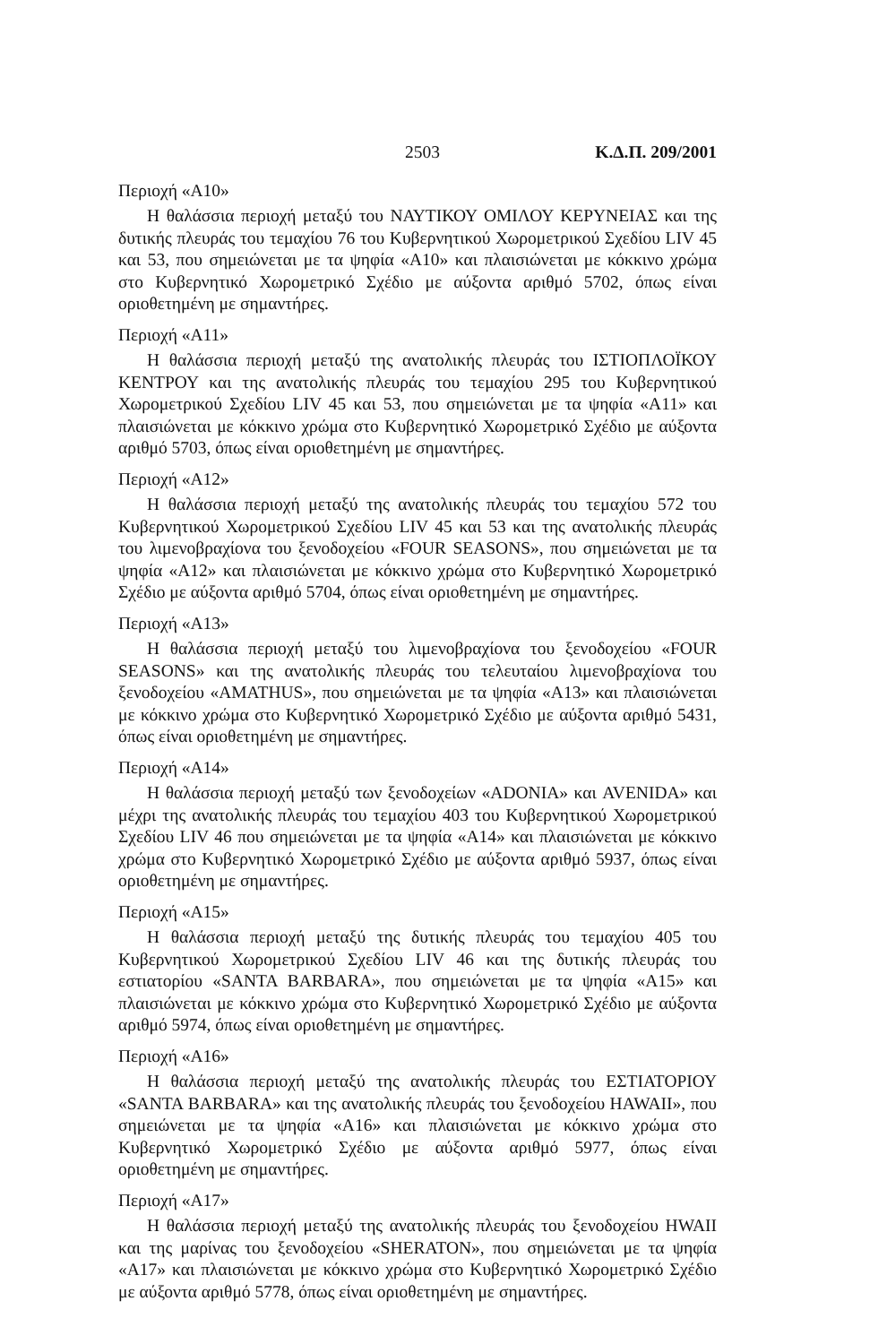2503 Κ.Δ.Π. 209/2001
Περιοχή «Α10»
Η θαλάσσια περιοχή μεταξύ του ΝΑΥΤΙΚΟΥ ΟΜΙΛΟΥ ΚΕΡΥΝΕΙΑΣ και της δυτικής πλευράς του τεμαχίου 76 του Κυβερνητικού Χωρομετρικού Σχεδίου LIV 45 και 53, που σημειώνεται με τα ψηφία «Α10» και πλαισιώνεται με κόκκινο χρώμα στο Κυβερνητικό Χωρομετρικό Σχέδιο με αύξοντα αριθμό 5702, όπως είναι οριοθετημένη με σημαντήρες.
Περιοχή «Α11»
Η θαλάσσια περιοχή μεταξύ της ανατολικής πλευράς του ΙΣΤΙΟΠΛΟΪΚΟΥ ΚΕΝΤΡΟΥ και της ανατολικής πλευράς του τεμαχίου 295 του Κυβερνητικού Χωρομετρικού Σχεδίου LIV 45 και 53, που σημειώνεται με τα ψηφία «Α11» και πλαισιώνεται με κόκκινο χρώμα στο Κυβερνητικό Χωρομετρικό Σχέδιο με αύξοντα αριθμό 5703, όπως είναι οριοθετημένη με σημαντήρες.
Περιοχή «Α12»
Η θαλάσσια περιοχή μεταξύ της ανατολικής πλευράς του τεμαχίου 572 του Κυβερνητικού Χωρομετρικού Σχεδίου LIV 45 και 53 και της ανατολικής πλευράς του λιμενοβραχίονα του ξενοδοχείου «FOUR SEASONS», που σημειώνεται με τα ψηφία «Α12» και πλαισιώνεται με κόκκινο χρώμα στο Κυβερνητικό Χωρομετρικό Σχέδιο με αύξοντα αριθμό 5704, όπως είναι οριοθετημένη με σημαντήρες.
Περιοχή «Α13»
Η θαλάσσια περιοχή μεταξύ του λιμενοβραχίονα του ξενοδοχείου «FOUR SEASONS» και της ανατολικής πλευράς του τελευταίου λιμενοβραχίονα του ξενοδοχείου «AMATHUS», που σημειώνεται με τα ψηφία «Α13» και πλαισιώνεται με κόκκινο χρώμα στο Κυβερνητικό Χωρομετρικό Σχέδιο με αύξοντα αριθμό 5431, όπως είναι οριοθετημένη με σημαντήρες.
Περιοχή «Α14»
Η θαλάσσια περιοχή μεταξύ των ξενοδοχείων «ADONIA» και AVENIDA» και μέχρι της ανατολικής πλευράς του τεμαχίου 403 του Κυβερνητικού Χωρομετρικού Σχεδίου LIV 46 που σημειώνεται με τα ψηφία «Α14» και πλαισιώνεται με κόκκινο χρώμα στο Κυβερνητικό Χωρομετρικό Σχέδιο με αύξοντα αριθμό 5937, όπως είναι οριοθετημένη με σημαντήρες.
Περιοχή «Α15»
Η θαλάσσια περιοχή μεταξύ της δυτικής πλευράς του τεμαχίου 405 του Κυβερνητικού Χωρομετρικού Σχεδίου LIV 46 και της δυτικής πλευράς του εστιατορίου «SANTA BARBARA», που σημειώνεται με τα ψηφία «Α15» και πλαισιώνεται με κόκκινο χρώμα στο Κυβερνητικό Χωρομετρικό Σχέδιο με αύξοντα αριθμό 5974, όπως είναι οριοθετημένη με σημαντήρες.
Περιοχή «Α16»
Η θαλάσσια περιοχή μεταξύ της ανατολικής πλευράς του ΕΣΤΙΑΤΟΡΙΟΥ «SANTA BARBARA» και της ανατολικής πλευράς του ξενοδοχείου HAWAII», που σημειώνεται με τα ψηφία «Α16» και πλαισιώνεται με κόκκινο χρώμα στο Κυβερνητικό Χωρομετρικό Σχέδιο με αύξοντα αριθμό 5977, όπως είναι οριοθετημένη με σημαντήρες.
Περιοχή «Α17»
Η θαλάσσια περιοχή μεταξύ της ανατολικής πλευράς του ξενοδοχείου HWAII και της μαρίνας του ξενοδοχείου «SHERATON», που σημειώνεται με τα ψηφία «Α17» και πλαισιώνεται με κόκκινο χρώμα στο Κυβερνητικό Χωρομετρικό Σχέδιο με αύξοντα αριθμό 5778, όπως είναι οριοθετημένη με σημαντήρες.